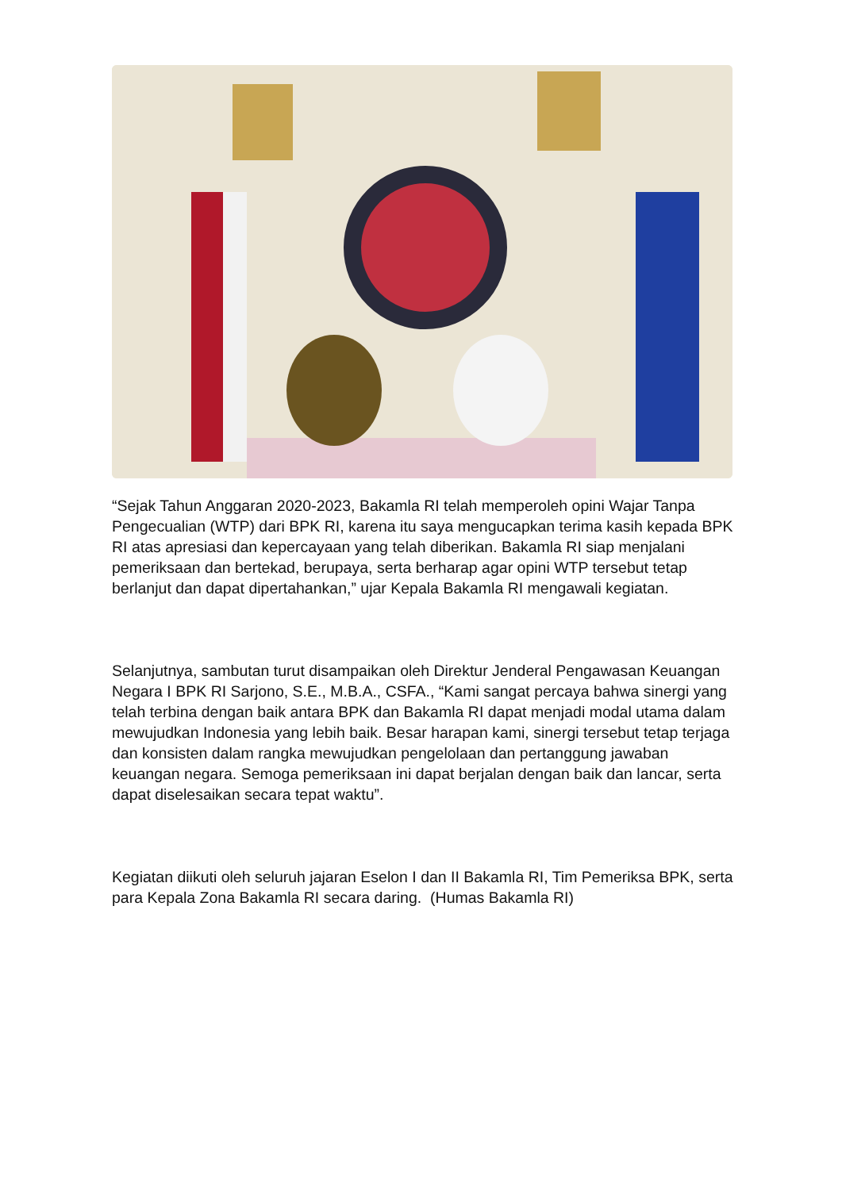“Sejak Tahun Anggaran 2020-2023, Bakamla RI telah memperoleh opini Wajar Tanpa Pengecualian (WTP) dari BPK RI, karena itu saya mengucapkan terima kasih kepada BPK RI atas apresiasi dan kepercayaan yang telah diberikan. Bakamla RI siap menjalani pemeriksaan dan bertekad, berupaya, serta berharap agar opini WTP tersebut tetap berlanjut dan dapat dipertahankan,” ujar Kepala Bakamla RI mengawali kegiatan.
Selanjutnya, sambutan turut disampaikan oleh Direktur Jenderal Pengawasan Keuangan Negara I BPK RI Sarjono, S.E., M.B.A., CSFA., “Kami sangat percaya bahwa sinergi yang telah terbina dengan baik antara BPK dan Bakamla RI dapat menjadi modal utama dalam mewujudkan Indonesia yang lebih baik. Besar harapan kami, sinergi tersebut tetap terjaga dan konsisten dalam rangka mewujudkan pengelolaan dan pertanggung jawaban keuangan negara. Semoga pemeriksaan ini dapat berjalan dengan baik dan lancar, serta dapat diselesaikan secara tepat waktu”.
Kegiatan diikuti oleh seluruh jajaran Eselon I dan II Bakamla RI, Tim Pemeriksa BPK, serta para Kepala Zona Bakamla RI secara daring. (Humas Bakamla RI)